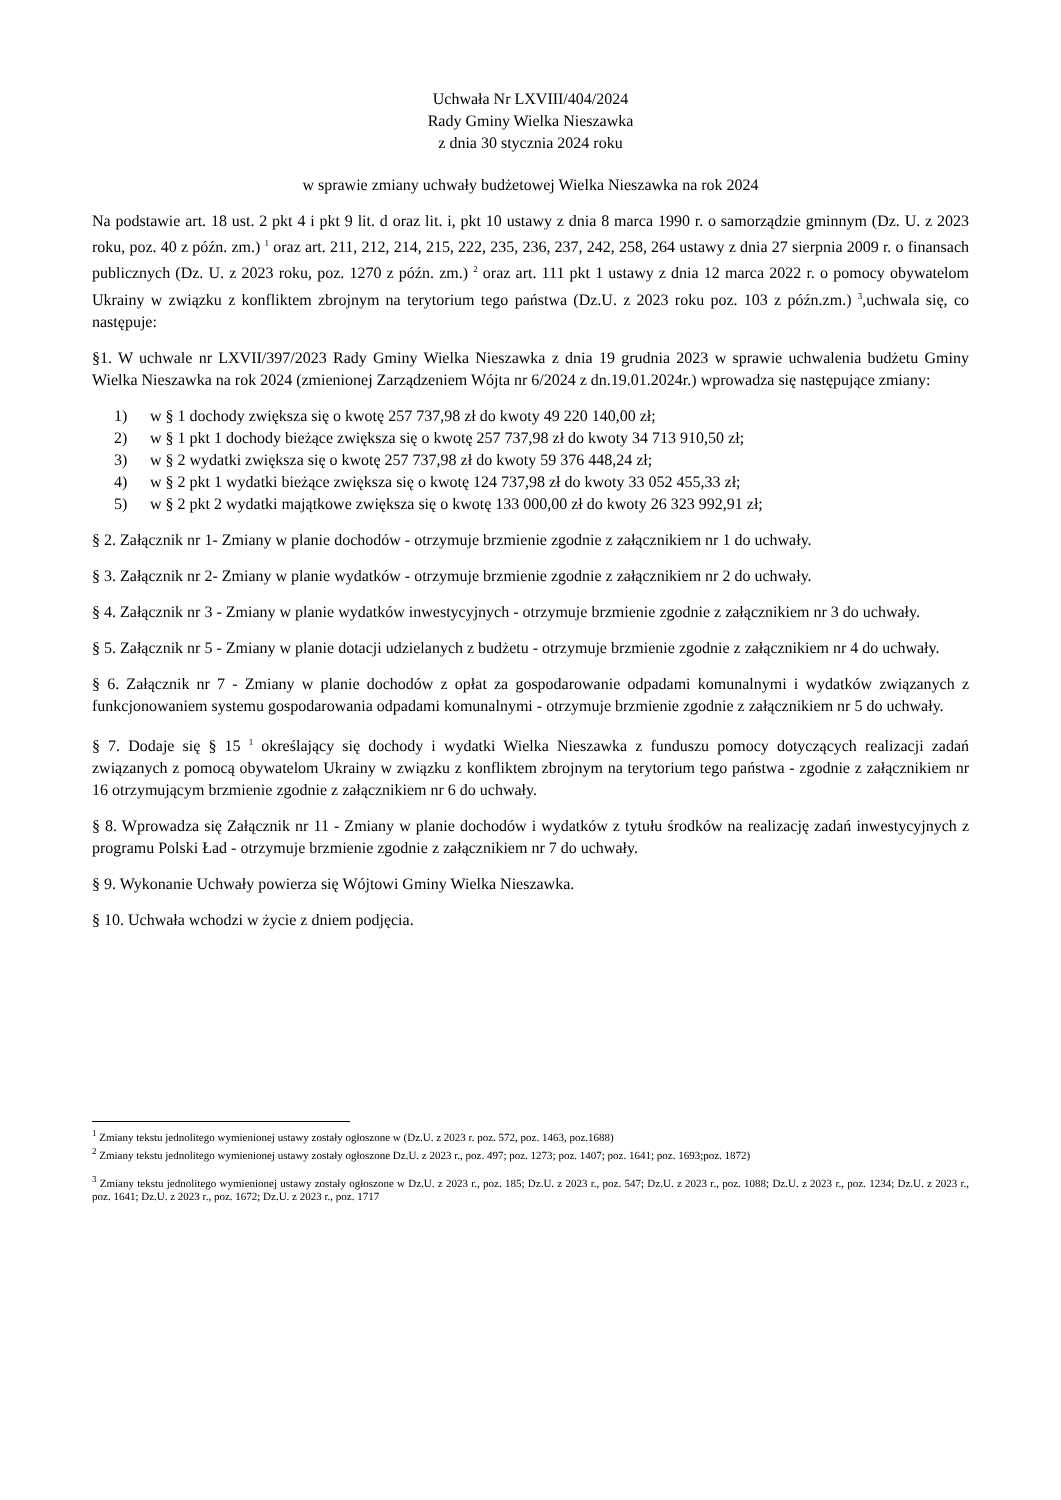Uchwała Nr LXVIII/404/2024
Rady Gminy Wielka Nieszawka
z dnia 30 stycznia 2024 roku
w sprawie zmiany uchwały budżetowej Wielka Nieszawka na rok 2024
Na podstawie art. 18 ust. 2 pkt 4 i pkt 9 lit. d oraz lit. i, pkt 10 ustawy z dnia 8 marca 1990 r. o samorządzie gminnym (Dz. U. z 2023 roku, poz. 40 z późn. zm.) <sup>1</sup> oraz art. 211, 212, 214, 215, 222, 235, 236, 237, 242, 258, 264 ustawy z dnia 27 sierpnia 2009 r. o finansach publicznych (Dz. U. z 2023 roku, poz. 1270 z późn. zm.) <sup>2</sup> oraz art. 111 pkt 1 ustawy z dnia 12 marca 2022 r. o pomocy obywatelom Ukrainy w związku z konfliktem zbrojnym na terytorium tego państwa (Dz.U. z 2023 roku poz. 103 z późn.zm.) <sup>3</sup>,uchwala się, co następuje:
§1. W uchwale nr LXVII/397/2023 Rady Gminy Wielka Nieszawka z dnia 19 grudnia 2023 w sprawie uchwalenia budżetu Gminy Wielka Nieszawka na rok 2024 (zmienionej Zarządzeniem Wójta nr 6/2024 z dn.19.01.2024r.) wprowadza się następujące zmiany:
1) w § 1 dochody zwiększa się o kwotę 257 737,98 zł do kwoty 49 220 140,00 zł;
2) w § 1 pkt 1 dochody bieżące zwiększa się o kwotę 257 737,98 zł do kwoty 34 713 910,50 zł;
3) w § 2 wydatki zwiększa się o kwotę 257 737,98 zł do kwoty 59 376 448,24 zł;
4) w § 2 pkt 1 wydatki bieżące zwiększa się o kwotę 124 737,98 zł do kwoty 33 052 455,33 zł;
5) w § 2 pkt 2 wydatki majątkowe zwiększa się o kwotę 133 000,00 zł do kwoty 26 323 992,91 zł;
§ 2. Załącznik nr 1- Zmiany w planie dochodów - otrzymuje brzmienie zgodnie z załącznikiem nr 1 do uchwały.
§ 3. Załącznik nr 2- Zmiany w planie wydatków - otrzymuje brzmienie zgodnie z załącznikiem nr 2 do uchwały.
§ 4. Załącznik nr 3 - Zmiany w planie wydatków inwestycyjnych - otrzymuje brzmienie zgodnie z załącznikiem nr 3 do uchwały.
§ 5. Załącznik nr 5 - Zmiany w planie dotacji udzielanych z budżetu - otrzymuje brzmienie zgodnie z załącznikiem nr 4 do uchwały.
§ 6. Załącznik nr 7 - Zmiany w planie dochodów z opłat za gospodarowanie odpadami komunalnymi i wydatków związanych z funkcjonowaniem systemu gospodarowania odpadami komunalnymi - otrzymuje brzmienie zgodnie z załącznikiem nr 5 do uchwały.
§ 7. Dodaje się § 15 <sup>1</sup> określający się dochody i wydatki Wielka Nieszawka z funduszu pomocy dotyczących realizacji zadań związanych z pomocą obywatelom Ukrainy w związku z konfliktem zbrojnym na terytorium tego państwa - zgodnie z załącznikiem nr 16 otrzymującym brzmienie zgodnie z załącznikiem nr 6 do uchwały.
§ 8. Wprowadza się Załącznik nr 11 - Zmiany w planie dochodów i wydatków z tytułu środków na realizację zadań inwestycyjnych z programu Polski Ład - otrzymuje brzmienie zgodnie z załącznikiem nr 7 do uchwały.
§ 9. Wykonanie Uchwały powierza się Wójtowi Gminy Wielka Nieszawka.
§ 10. Uchwała wchodzi w życie z dniem podjęcia.
<sup>1</sup> Zmiany tekstu jednolitego wymienionej ustawy zostały ogłoszone w (Dz.U. z 2023 r. poz. 572, poz. 1463, poz.1688)
<sup>2</sup> Zmiany tekstu jednolitego wymienionej ustawy zostały ogłoszone Dz.U. z 2023 r., poz. 497; poz. 1273; poz. 1407; poz. 1641; poz. 1693;poz. 1872)
<sup>3</sup> Zmiany tekstu jednolitego wymienionej ustawy zostały ogłoszone w Dz.U. z 2023 r., poz. 185; Dz.U. z 2023 r., poz. 547; Dz.U. z 2023 r., poz. 1088; Dz.U. z 2023 r., poz. 1234; Dz.U. z 2023 r., poz. 1641; Dz.U. z 2023 r., poz. 1672; Dz.U. z 2023 r., poz. 1717